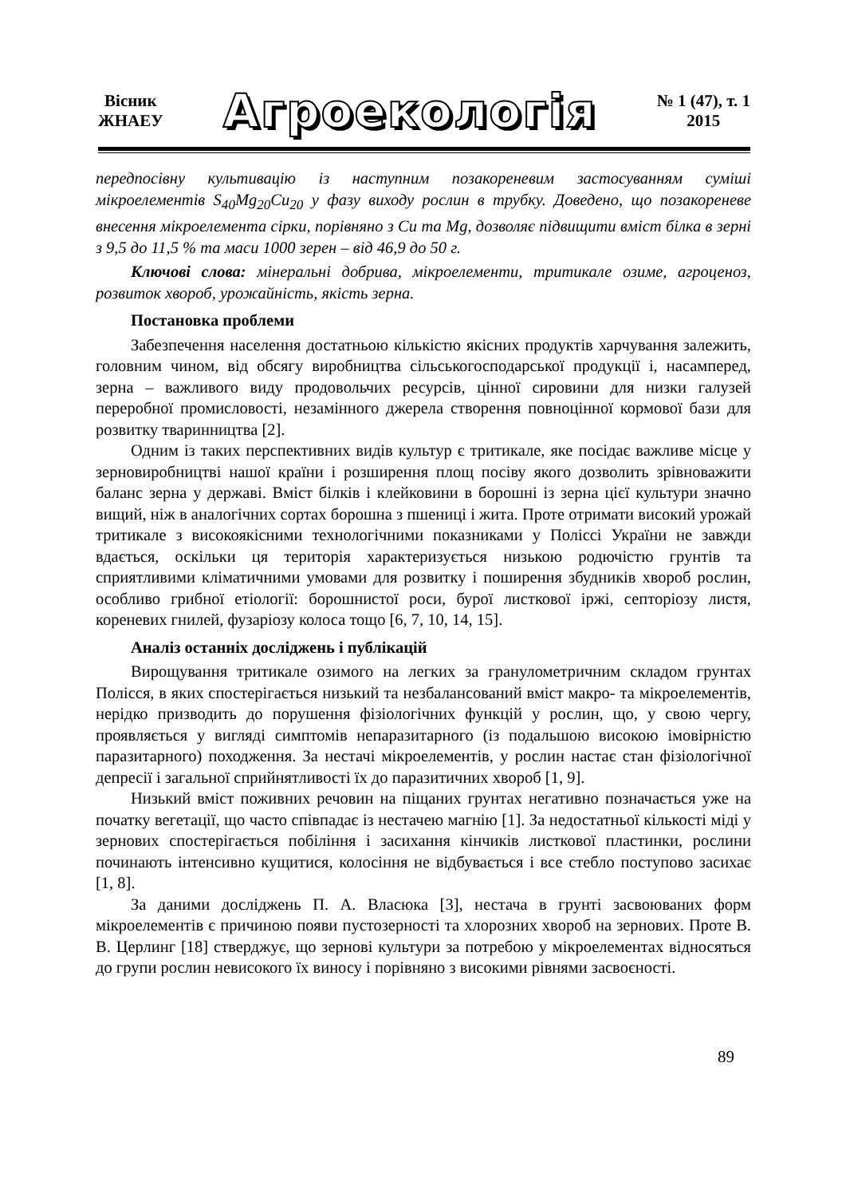Вісник
ЖНАЕУ
Агроекологія
№ 1 (47), т. 1
2015
передпосівну культивацію із наступним позакореневим застосуванням суміші мікроелементів S<sub>40</sub>Mg<sub>20</sub>Cu<sub>20</sub> у фазу виходу рослин в трубку. Доведено, що позакореневе внесення мікроелемента сірки, порівняно з Cu та Mg, дозволяє підвищити вміст білка в зерні з 9,5 до 11,5 % та маси 1000 зерен – від 46,9 до 50 г.
Ключові слова: мінеральні добрива, мікроелементи, тритикале озиме, агроценоз, розвиток хвороб, урожайність, якість зерна.
Постановка проблеми
Забезпечення населення достатньою кількістю якісних продуктів харчування залежить, головним чином, від обсягу виробництва сільськогосподарської продукції і, насамперед, зерна – важливого виду продовольчих ресурсів, цінної сировини для низки галузей переробної промисловості, незамінного джерела створення повноцінної кормової бази для розвитку тваринництва [2].
Одним із таких перспективних видів культур є тритикале, яке посідає важливе місце у зерновиробництві нашої країни і розширення площ посіву якого дозволить зрівноважити баланс зерна у державі. Вміст білків і клейковини в борошні із зерна цієї культури значно вищий, ніж в аналогічних сортах борошна з пшениці і жита. Проте отримати високий урожай тритикале з високоякісними технологічними показниками у Поліссі України не завжди вдається, оскільки ця територія характеризується низькою родючістю грунтів та сприятливими кліматичними умовами для розвитку і поширення збудників хвороб рослин, особливо грибної етіології: борошнистої роси, бурої листкової іржі, септоріозу листя, кореневих гнилей, фузаріозу колоса тощо [6, 7, 10, 14, 15].
Аналіз останніх досліджень і публікацій
Вирощування тритикале озимого на легких за гранулометричним складом грунтах Полісся, в яких спостерігається низький та незбалансований вміст макро- та мікроелементів, нерідко призводить до порушення фізіологічних функцій у рослин, що, у свою чергу, проявляється у вигляді симптомів непаразитарного (із подальшою високою імовірністю паразитарного) походження. За нестачі мікроелементів, у рослин настає стан фізіологічної депресії і загальної сприйнятливості їх до паразитичних хвороб [1, 9].
Низький вміст поживних речовин на піщаних грунтах негативно позначається уже на початку вегетації, що часто співпадає із нестачею магнію [1]. За недостатньої кількості міді у зернових спостерігається побіління і засихання кінчиків листкової пластинки, рослини починають інтенсивно кущитися, колосіння не відбувається і все стебло поступово засихає [1, 8].
За даними досліджень П. А. Власюка [3], нестача в грунті засвоюваних форм мікроелементів є причиною появи пустозерності та хлорозних хвороб на зернових. Проте В. В. Церлинг [18] стверджує, що зернові культури за потребою у мікроелементах відносяться до групи рослин невисокого їх виносу і порівняно з високими рівнями засвоєності.
89